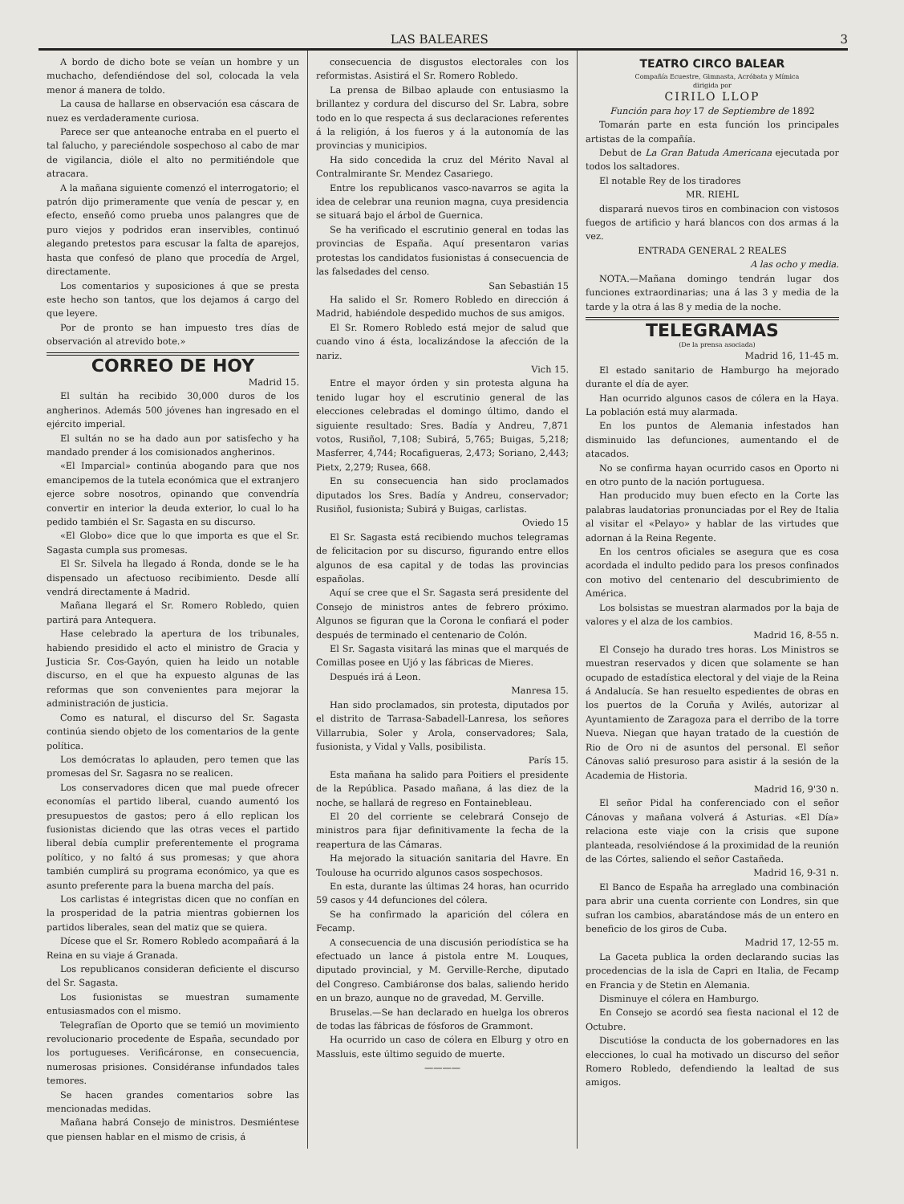LAS BALEARES 3
A bordo de dicho bote se veían un hombre y un muchacho, defendiéndose del sol, colocada la vela menor á manera de toldo.
La causa de hallarse en observación esa cáscara de nuez es verdaderamente curiosa.
Parece ser que anteanoche entraba en el puerto el tal falucho, y pareciéndole sospechoso al cabo de mar de vigilancia, dióle el alto no permitiéndole que atracara.
A la mañana siguiente comenzó el interrogatorio; el patrón dijo primeramente que venía de pescar y, en efecto, enseñó como prueba unos palangres que de puro viejos y podridos eran inservibles, continuó alegando pretestos para escusar la falta de aparejos, hasta que confesó de plano que procedía de Argel, directamente.
Los comentarios y suposiciones á que se presta este hecho son tantos, que los dejamos á cargo del que leyere.
Por de pronto se han impuesto tres días de observación al atrevido bote.»
CORREO DE HOY
Madrid 15.
El sultán ha recibido 30,000 duros de los angherinos. Además 500 jóvenes han ingresado en el ejército imperial.
El sultán no se ha dado aun por satisfecho y ha mandado prender á los comisionados angherinos.
«El Imparcial» continúa abogando para que nos emancipemos de la tutela económica que el extranjero ejerce sobre nosotros, opinando que convendría convertir en interior la deuda exterior, lo cual lo ha pedido también el Sr. Sagasta en su discurso.
«El Globo» dice que lo que importa es que el Sr. Sagasta cumpla sus promesas.
El Sr. Silvela ha llegado á Ronda, donde se le ha dispensado un afectuoso recibimiento. Desde allí vendrá directamente á Madrid.
Mañana llegará el Sr. Romero Robledo, quien partirá para Antequera.
Hase celebrado la apertura de los tribunales, habiendo presidido el acto el ministro de Gracia y Justicia Sr. Cos-Gayón, quien ha leido un notable discurso, en el que ha expuesto algunas de las reformas que son convenientes para mejorar la administración de justicia.
Como es natural, el discurso del Sr. Sagasta continúa siendo objeto de los comentarios de la gente política.
Los demócratas lo aplauden, pero temen que las promesas del Sr. Sagasra no se realicen.
Los conservadores dicen que mal puede ofrecer economías el partido liberal, cuando aumentó los presupuestos de gastos; pero á ello replican los fusionistas diciendo que las otras veces el partido liberal debía cumplir preferentemente el programa político, y no faltó á sus promesas; y que ahora también cumplirá su programa económico, ya que es asunto preferente para la buena marcha del país.
Los carlistas é integristas dicen que no confían en la prosperidad de la patria mientras gobiernen los partidos liberales, sean del matiz que se quiera.
Dícese que el Sr. Romero Robledo acompañará á la Reina en su viaje á Granada.
Los republicanos consideran deficiente el discurso del Sr. Sagasta.
Los fusionistas se muestran sumamente entusiasmados con el mismo.
Telegrafían de Oporto que se temió un movimiento revolucionario procedente de España, secundado por los portugueses. Verificáronse, en consecuencia, numerosas prisiones. Considéranse infundados tales temores.
Se hacen grandes comentarios sobre las mencionadas medidas.
Mañana habrá Consejo de ministros. Desmiéntese que piensen hablar en el mismo de crisis, á
consecuencia de disgustos electorales con los reformistas. Asistirá el Sr. Romero Robledo.
La prensa de Bilbao aplaude con entusiasmo la brillantez y cordura del discurso del Sr. Labra, sobre todo en lo que respecta á sus declaraciones referentes á la religión, á los fueros y á la autonomía de las provincias y municipios.
Ha sido concedida la cruz del Mérito Naval al Contralmirante Sr. Mendez Casariego.
Entre los republicanos vasco-navarros se agita la idea de celebrar una reunion magna, cuya presidencia se situará bajo el árbol de Guernica.
Se ha verificado el escrutinio general en todas las provincias de España. Aquí presentaron varias protestas los candidatos fusionistas á consecuencia de las falsedades del censo.
San Sebastián 15
Ha salido el Sr. Romero Robledo en dirección á Madrid, habiéndole despedido muchos de sus amigos.
El Sr. Romero Robledo está mejor de salud que cuando vino á ésta, localizándose la afección de la nariz.
Vich 15.
Entre el mayor órden y sin protesta alguna ha tenido lugar hoy el escrutinio general de las elecciones celebradas el domingo último, dando el siguiente resultado: Sres. Badía y Andreu, 7,871 votos, Rusiñol, 7,108; Subirá, 5,765; Buigas, 5,218; Masferrer, 4,744; Rocafigueras, 2,473; Soriano, 2,443; Pietx, 2,279; Rusea, 668.
En su consecuencia han sido proclamados diputados los Sres. Badía y Andreu, conservador; Rusiñol, fusionista; Subirá y Buigas, carlistas.
Oviedo 15
El Sr. Sagasta está recibiendo muchos telegramas de felicitacion por su discurso, figurando entre ellos algunos de esa capital y de todas las provincias españolas.
Aquí se cree que el Sr. Sagasta será presidente del Consejo de ministros antes de febrero próximo. Algunos se figuran que la Corona le confiará el poder después de terminado el centenario de Colón.
El Sr. Sagasta visitará las minas que el marqués de Comillas posee en Ujó y las fábricas de Mieres.
Después irá á Leon.
Manresa 15.
Han sido proclamados, sin protesta, diputados por el distrito de Tarrasa-Sabadell-Lanresa, los señores Villarrubia, Soler y Arola, conservadores; Sala, fusionista, y Vidal y Valls, posibilista.
París 15.
Esta mañana ha salido para Poitiers el presidente de la República. Pasado mañana, á las diez de la noche, se hallará de regreso en Fontainebleau.
El 20 del corriente se celebrará Consejo de ministros para fijar definitivamente la fecha de la reapertura de las Cámaras.
Ha mejorado la situación sanitaria del Havre. En Toulouse ha ocurrido algunos casos sospechosos.
En esta, durante las últimas 24 horas, han ocurrido 59 casos y 44 defunciones del cólera.
Se ha confirmado la aparición del cólera en Fecamp.
A consecuencia de una discusión periodística se ha efectuado un lance á pistola entre M. Louques, diputado provincial, y M. Gerville-Rerche, diputado del Congreso. Cambiáronse dos balas, saliendo herido en un brazo, aunque no de gravedad, M. Gerville.
Bruselas.—Se han declarado en huelga los obreros de todas las fábricas de fósforos de Grammont.
Ha ocurrido un caso de cólera en Elburg y otro en Massluis, este último seguido de muerte.
————
TEATRO CIRCO BALEAR
Compañía Ecuestre, Gimnasta, Acróbata y Mímica
dirigida por
CIRILO LLOP
Función para hoy 17 de Septiembre de 1892
Tomarán parte en esta función los principales artistas de la compañía.
Debut de La Gran Batuda Americana ejecutada por todos los saltadores.
El notable Rey de los tiradores
MR. RIEHL
disparará nuevos tiros en combinacion con vistosos fuegos de artificio y hará blancos con dos armas á la vez.
ENTRADA GENERAL 2 REALES
A las ocho y media.
NOTA.—Mañana domingo tendrán lugar dos funciones extraordinarias; una á las 3 y media de la tarde y la otra á las 8 y media de la noche.
TELEGRAMAS
(De la prensa asociada)
Madrid 16, 11-45 m.
El estado sanitario de Hamburgo ha mejorado durante el día de ayer.
Han ocurrido algunos casos de cólera en la Haya. La población está muy alarmada.
En los puntos de Alemania infestados han disminuido las defunciones, aumentando el de atacados.
No se confirma hayan ocurrido casos en Oporto ni en otro punto de la nación portuguesa.
Han producido muy buen efecto en la Corte las palabras laudatorias pronunciadas por el Rey de Italia al visitar el «Pelayo» y hablar de las virtudes que adornan á la Reina Regente.
En los centros oficiales se asegura que es cosa acordada el indulto pedido para los presos confinados con motivo del centenario del descubrimiento de América.
Los bolsistas se muestran alarmados por la baja de valores y el alza de los cambios.
Madrid 16, 8-55 n.
El Consejo ha durado tres horas. Los Ministros se muestran reservados y dicen que solamente se han ocupado de estadística electoral y del viaje de la Reina á Andalucía. Se han resuelto espedientes de obras en los puertos de la Coruña y Avilés, autorizar al Ayuntamiento de Zaragoza para el derribo de la torre Nueva. Niegan que hayan tratado de la cuestión de Rio de Oro ni de asuntos del personal. El señor Cánovas salió presuroso para asistir á la sesión de la Academia de Historia.
Madrid 16, 9'30 n.
El señor Pidal ha conferenciado con el señor Cánovas y mañana volverá á Asturias. «El Día» relaciona este viaje con la crisis que supone planteada, resolviéndose á la proximidad de la reunión de las Córtes, saliendo el señor Castañeda.
Madrid 16, 9-31 n.
El Banco de España ha arreglado una combinación para abrir una cuenta corriente con Londres, sin que sufran los cambios, abaratándose más de un entero en beneficio de los giros de Cuba.
Madrid 17, 12-55 m.
La Gaceta publica la orden declarando sucias las procedencias de la isla de Capri en Italia, de Fecamp en Francia y de Stetin en Alemania.
Disminuye el cólera en Hamburgo.
En Consejo se acordó sea fiesta nacional el 12 de Octubre.
Discutióse la conducta de los gobernadores en las elecciones, lo cual ha motivado un discurso del señor Romero Robledo, defendiendo la lealtad de sus amigos.